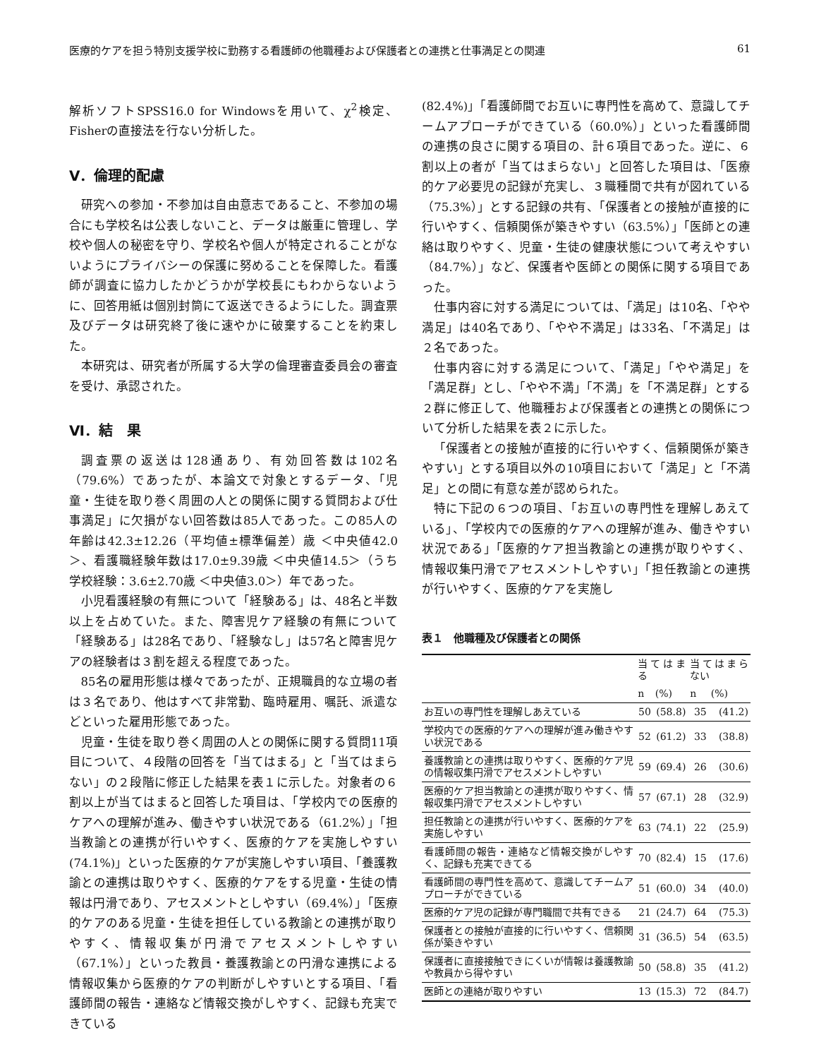医療的ケアを担う特別支援学校に勤務する看護師の他職種および保護者との連携と仕事満足との関連 61
解析ソフトSPSS16.0 for Windowsを用いて、χ<sup>2</sup>検定、Fisherの直接法を行ない分析した。
Ⅴ．倫理的配慮
研究への参加・不参加は自由意志であること、不参加の場合にも学校名は公表しないこと、データは厳重に管理し、学校や個人の秘密を守り、学校名や個人が特定されることがないようにプライバシーの保護に努めることを保障した。看護師が調査に協力したかどうかが学校長にもわからないように、回答用紙は個別封筒にて返送できるようにした。調査票及びデータは研究終了後に速やかに破棄することを約束した。
本研究は、研究者が所属する大学の倫理審査委員会の審査を受け、承認された。
Ⅵ．結　果
調査票の返送は128通あり、有効回答数は102名（79.6%）であったが、本論文で対象とするデータ、「児童・生徒を取り巻く周囲の人との関係に関する質問および仕事満足」に欠損がない回答数は85人であった。この85人の年齢は42.3±12.26（平均値±標準偏差）歳 ＜中央値42.0＞、看護職経験年数は17.0±9.39歳 ＜中央値14.5＞（うち学校経験：3.6±2.70歳 ＜中央値3.0＞）年であった。
小児看護経験の有無について「経験ある」は、48名と半数以上を占めていた。また、障害児ケア経験の有無について「経験ある」は28名であり、「経験なし」は57名と障害児ケアの経験者は３割を超える程度であった。
85名の雇用形態は様々であったが、正規職員的な立場の者は３名であり、他はすべて非常勤、臨時雇用、嘱託、派遣などといった雇用形態であった。
児童・生徒を取り巻く周囲の人との関係に関する質問11項目について、４段階の回答を「当てはまる」と「当てはまらない」の２段階に修正した結果を表１に示した。対象者の６割以上が当てはまると回答した項目は、「学校内での医療的ケアへの理解が進み、働きやすい状況である（61.2%）」「担当教諭との連携が行いやすく、医療的ケアを実施しやすい(74.1%)」といった医療的ケアが実施しやすい項目、「養護教諭との連携は取りやすく、医療的ケアをする児童・生徒の情報は円滑であり、アセスメントとしやすい（69.4%）」「医療的ケアのある児童・生徒を担任している教諭との連携が取りやすく、情報収集が円滑でアセスメントしやすい（67.1%）」といった教員・養護教諭との円滑な連携による情報収集から医療的ケアの判断がしやすいとする項目、「看護師間の報告・連絡など情報交換がしやすく、記録も充実できている
(82.4%)」「看護師間でお互いに専門性を高めて、意識してチームアプローチができている（60.0%）」といった看護師間の連携の良さに関する項目の、計６項目であった。逆に、６割以上の者が「当てはまらない」と回答した項目は、「医療的ケア必要児の記録が充実し、３職種間で共有が図れている（75.3%）」とする記録の共有、「保護者との接触が直接的に行いやすく、信頼関係が築きやすい（63.5%）」「医師との連絡は取りやすく、児童・生徒の健康状態について考えやすい（84.7%）」など、保護者や医師との関係に関する項目であった。
仕事内容に対する満足については、「満足」は10名、「やや満足」は40名であり、「やや不満足」は33名、「不満足」は２名であった。
仕事内容に対する満足について、「満足」「やや満足」を「満足群」とし、「やや不満」「不満」を「不満足群」とする２群に修正して、他職種および保護者との連携との関係について分析した結果を表２に示した。
「保護者との接触が直接的に行いやすく、信頼関係が築きやすい」とする項目以外の10項目において「満足」と「不満足」との間に有意な差が認められた。
特に下記の６つの項目、「お互いの専門性を理解しあえている」、「学校内での医療的ケアへの理解が進み、働きやすい状況である」「医療的ケア担当教諭との連携が取りやすく、情報収集円滑でアセスメントしやすい」「担任教諭との連携が行いやすく、医療的ケアを実施し
表１　他職種及び保護者との関係
| | 当てはまる | | 当てはまらない | |
| --- | --- | --- | --- | --- |
| | n | (%) | n | (%) |
| お互いの専門性を理解しあえている | 50 | (58.8) | 35 | (41.2) |
| 学校内での医療的ケアへの理解が進み働きやすい状況である | 52 | (61.2) | 33 | (38.8) |
| 養護教諭との連携は取りやすく、医療的ケア児の情報収集円滑でアセスメントしやすい | 59 | (69.4) | 26 | (30.6) |
| 医療的ケア担当教諭との連携が取りやすく、情報収集円滑でアセスメントしやすい | 57 | (67.1) | 28 | (32.9) |
| 担任教諭との連携が行いやすく、医療的ケアを実施しやすい | 63 | (74.1) | 22 | (25.9) |
| 看護師間の報告・連絡など情報交換がしやすく、記録も充実できてる | 70 | (82.4) | 15 | (17.6) |
| 看護師間の専門性を高めて、意識してチームアプローチができている | 51 | (60.0) | 34 | (40.0) |
| 医療的ケア児の記録が専門職間で共有できる | 21 | (24.7) | 64 | (75.3) |
| 保護者との接触が直接的に行いやすく、信頼関係が築きやすい | 31 | (36.5) | 54 | (63.5) |
| 保護者に直接接触できにくいが情報は養護教諭や教員から得やすい | 50 | (58.8) | 35 | (41.2) |
| 医師との連絡が取りやすい | 13 | (15.3) | 72 | (84.7) |